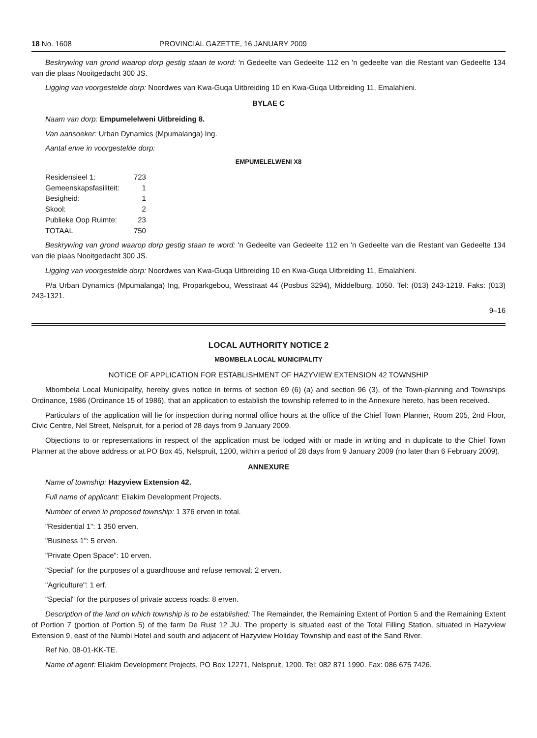18 No. 1608 PROVINCIAL GAZETTE, 16 JANUARY 2009
Beskrywing van grond waarop dorp gestig staan te word: 'n Gedeelte van Gedeelte 112 en 'n gedeelte van die Restant van Gedeelte 134 van die plaas Nooitgedacht 300 JS.
Ligging van voorgestelde dorp: Noordwes van Kwa-Guqa Uitbreiding 10 en Kwa-Guqa Uitbreiding 11, Emalahleni.
BYLAE C
Naam van dorp: Empumelelweni Uitbreiding 8.
Van aansoeker: Urban Dynamics (Mpumalanga) Ing.
Aantal erwe in voorgestelde dorp:
EMPUMELELWENI X8
| Residensieel 1: | 723 |
| Gemeenskapsfasiliteit: | 1 |
| Besigheid: | 1 |
| Skool: | 2 |
| Publieke Oop Ruimte: | 23 |
| TOTAAL | 750 |
Beskrywing van grond waarop dorp gestig staan te word: 'n Gedeelte van Gedeelte 112 en 'n Gedeelte van die Restant van Gedeelte 134 van die plaas Nooitgedacht 300 JS.
Ligging van voorgestelde dorp: Noordwes van Kwa-Guqa Uitbreiding 10 en Kwa-Guqa Uitbreiding 11, Emalahleni.
P/a Urban Dynamics (Mpumalanga) Ing, Proparkgebou, Wesstraat 44 (Posbus 3294), Middelburg, 1050. Tel: (013) 243-1219. Faks: (013) 243-1321.
9–16
LOCAL AUTHORITY NOTICE 2
MBOMBELA LOCAL MUNICIPALITY
NOTICE OF APPLICATION FOR ESTABLISHMENT OF HAZYVIEW EXTENSION 42 TOWNSHIP
Mbombela Local Municipality, hereby gives notice in terms of section 69 (6) (a) and section 96 (3), of the Town-planning and Townships Ordinance, 1986 (Ordinance 15 of 1986), that an application to establish the township referred to in the Annexure hereto, has been received.
Particulars of the application will lie for inspection during normal office hours at the office of the Chief Town Planner, Room 205, 2nd Floor, Civic Centre, Nel Street, Nelspruit, for a period of 28 days from 9 January 2009.
Objections to or representations in respect of the application must be lodged with or made in writing and in duplicate to the Chief Town Planner at the above address or at PO Box 45, Nelspruit, 1200, within a period of 28 days from 9 January 2009 (no later than 6 February 2009).
ANNEXURE
Name of township: Hazyview Extension 42.
Full name of applicant: Eliakim Development Projects.
Number of erven in proposed township: 1 376 erven in total.
"Residential 1": 1 350 erven.
"Business 1": 5 erven.
"Private Open Space": 10 erven.
"Special" for the purposes of a guardhouse and refuse removal: 2 erven.
"Agriculture": 1 erf.
"Special" for the purposes of private access roads: 8 erven.
Description of the land on which township is to be established: The Remainder, the Remaining Extent of Portion 5 and the Remaining Extent of Portion 7 (portion of Portion 5) of the farm De Rust 12 JU. The property is situated east of the Total Filling Station, situated in Hazyview Extension 9, east of the Numbi Hotel and south and adjacent of Hazyview Holiday Township and east of the Sand River.
Ref No. 08-01-KK-TE.
Name of agent: Eliakim Development Projects, PO Box 12271, Nelspruit, 1200. Tel: 082 871 1990. Fax: 086 675 7426.